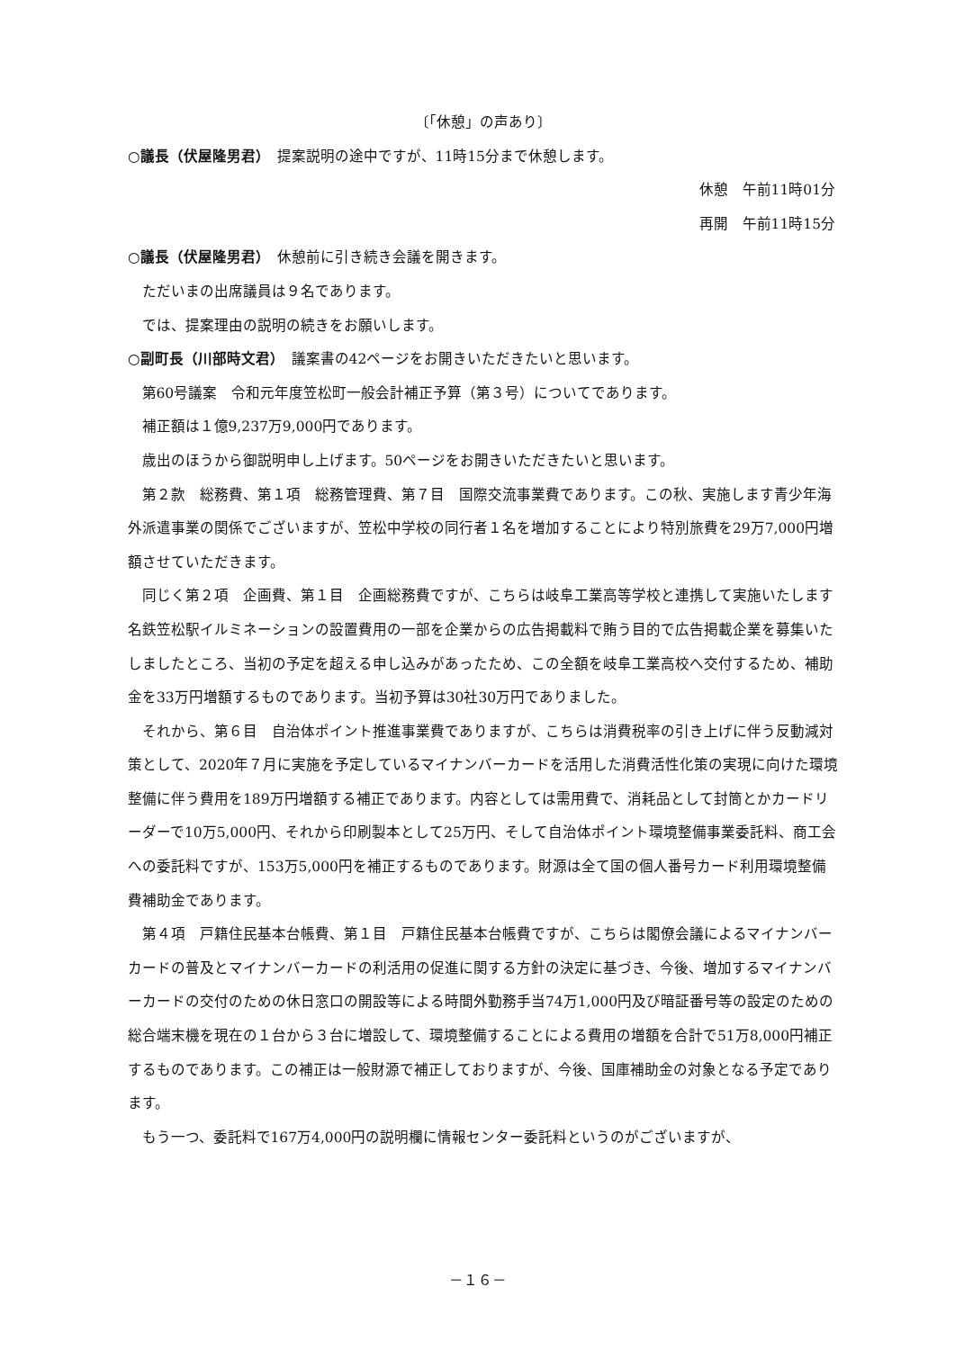〔「休憩」の声あり〕
○議長（伏屋隆男君）　提案説明の途中ですが、11時15分まで休憩します。
休憩　午前11時01分
再開　午前11時15分
○議長（伏屋隆男君）　休憩前に引き続き会議を開きます。
ただいまの出席議員は９名であります。
では、提案理由の説明の続きをお願いします。
○副町長（川部時文君）　議案書の42ページをお開きいただきたいと思います。
第60号議案　令和元年度笠松町一般会計補正予算（第３号）についてであります。
補正額は１億9,237万9,000円であります。
歳出のほうから御説明申し上げます。50ページをお開きいただきたいと思います。
第２款　総務費、第１項　総務管理費、第７目　国際交流事業費であります。この秋、実施します青少年海外派遣事業の関係でございますが、笠松中学校の同行者１名を増加することにより特別旅費を29万7,000円増額させていただきます。
同じく第２項　企画費、第１目　企画総務費ですが、こちらは岐阜工業高等学校と連携して実施いたします名鉄笠松駅イルミネーションの設置費用の一部を企業からの広告掲載料で賄う目的で広告掲載企業を募集いたしましたところ、当初の予定を超える申し込みがあったため、この全額を岐阜工業高校へ交付するため、補助金を33万円増額するものであります。当初予算は30社30万円でありました。
それから、第６目　自治体ポイント推進事業費でありますが、こちらは消費税率の引き上げに伴う反動減対策として、2020年７月に実施を予定しているマイナンバーカードを活用した消費活性化策の実現に向けた環境整備に伴う費用を189万円増額する補正であります。内容としては需用費で、消耗品として封筒とかカードリーダーで10万5,000円、それから印刷製本として25万円、そして自治体ポイント環境整備事業委託料、商工会への委託料ですが、153万5,000円を補正するものであります。財源は全て国の個人番号カード利用環境整備費補助金であります。
第４項　戸籍住民基本台帳費、第１目　戸籍住民基本台帳費ですが、こちらは閣僚会議によるマイナンバーカードの普及とマイナンバーカードの利活用の促進に関する方針の決定に基づき、今後、増加するマイナンバーカードの交付のための休日窓口の開設等による時間外勤務手当74万1,000円及び暗証番号等の設定のための総合端末機を現在の１台から３台に増設して、環境整備することによる費用の増額を合計で51万8,000円補正するものであります。この補正は一般財源で補正しておりますが、今後、国庫補助金の対象となる予定であります。
もう一つ、委託料で167万4,000円の説明欄に情報センター委託料というのがございますが、
－１６－